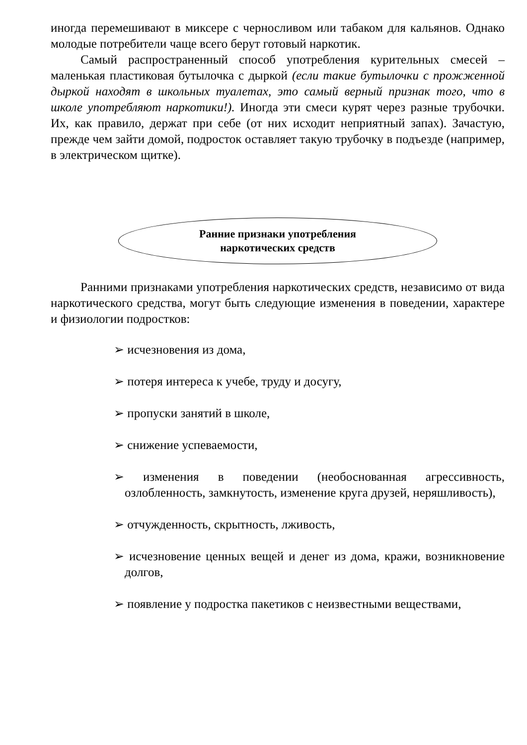иногда перемешивают в миксере с черносливом или табаком для кальянов. Однако молодые потребители чаще всего берут готовый наркотик.
Самый распространенный способ употребления курительных смесей – маленькая пластиковая бутылочка с дыркой (если такие бутылочки с прожженной дыркой находят в школьных туалетах, это самый верный признак того, что в школе употребляют наркотики!). Иногда эти смеси курят через разные трубочки. Их, как правило, держат при себе (от них исходит неприятный запах). Зачастую, прежде чем зайти домой, подросток оставляет такую трубочку в подъезде (например, в электрическом щитке).
Ранние признаки употребления
наркотических средств
Ранними признаками употребления наркотических средств, независимо от вида наркотического средства, могут быть следующие изменения в поведении, характере и физиологии подростков:
➢ исчезновения из дома,
➢ потеря интереса к учебе, труду и досугу,
➢ пропуски занятий в школе,
➢ снижение успеваемости,
➢ изменения в поведении (необоснованная агрессивность, озлобленность, замкнутость, изменение круга друзей, неряшливость),
➢ отчужденность, скрытность, лживость,
➢ исчезновение ценных вещей и денег из дома, кражи, возникновение долгов,
➢ появление у подростка пакетиков с неизвестными веществами,